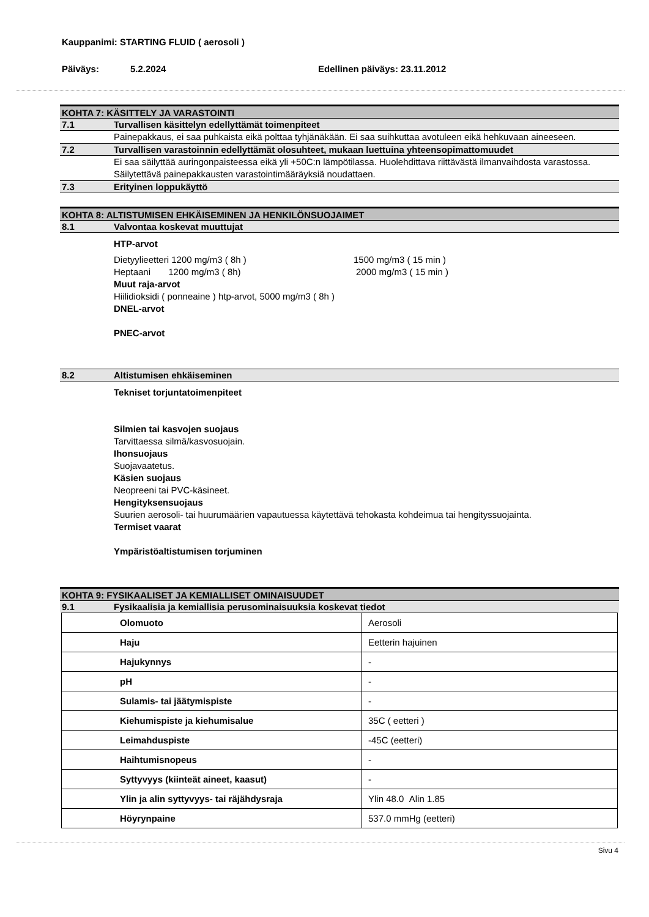Kauppanimi: STARTING FLUID ( aerosoli )
Päiväys: 5.2.2024 Edellinen päiväys: 23.11.2012
KOHTA 7: KÄSITTELY JA VARASTOINTI
7.1 Turvallisen käsittelyn edellyttämät toimenpiteet
Painepakkaus, ei saa puhkaista eikä polttaa tyhjänäkään. Ei saa suihkuttaa avotuleen eikä hehkuvaan aineeseen.
7.2 Turvallisen varastoinnin edellyttämät olosuhteet, mukaan luettuina yhteensopimattomuudet
Ei saa säilyttää auringonpaisteessa eikä yli +50C:n lämpötilassa. Huolehdittava riittävästä ilmanvaihdosta varastossa. Säilytettävä painepakkausten varastointimääräyksiä noudattaen.
7.3 Erityinen loppukäyttö
KOHTA 8: ALTISTUMISEN EHKÄISEMINEN JA HENKILÖNSUOJAIMET
8.1 Valvontaa koskevat muuttujat
HTP-arvot
Dietyylieetteri 1200 mg/m3 ( 8h ) 1500 mg/m3 ( 15 min )
Heptaani 1200 mg/m3 ( 8h) 2000 mg/m3 ( 15 min )
Muut raja-arvot
Hiilidioksidi ( ponneaine ) htp-arvot, 5000 mg/m3 ( 8h )
DNEL-arvot
PNEC-arvot
8.2 Altistumisen ehkäiseminen
Tekniset torjuntatoimenpiteet
Silmien tai kasvojen suojaus
Tarvittaessa silmä/kasvosuojain.
Ihonsuojaus
Suojavaatetus.
Käsien suojaus
Neopreeni tai PVC-käsineet.
Hengityksensuojaus
Suurien aerosoli- tai huurumäärien vapautuessa käytettävä tehokasta kohdeimua tai hengityssuojainta.
Termiset vaarat
Ympäristöaltistumisen torjuminen
KOHTA 9: FYSIKAALISET JA KEMIALLISET OMINAISUUDET
9.1 Fysikaalisia ja kemiallisia perusominaisuuksia koskevat tiedot
| Olomuoto | Aerosoli |
| Haju | Eetterin hajuinen |
| Hajukynnys | - |
| pH | - |
| Sulamis- tai jäätymispiste | - |
| Kiehumispiste ja kiehumisalue | 35C ( eetteri ) |
| Leimahduspiste | -45C (eetteri) |
| Haihtumisnopeus | - |
| Syttyvyys (kiinteät aineet, kaasut) | - |
| Ylin ja alin syttyvyys- tai räjähdysraja | Ylin 48.0 Alin 1.85 |
| Höyrynpaine | 537.0 mmHg (eetteri) |
Sivu 4